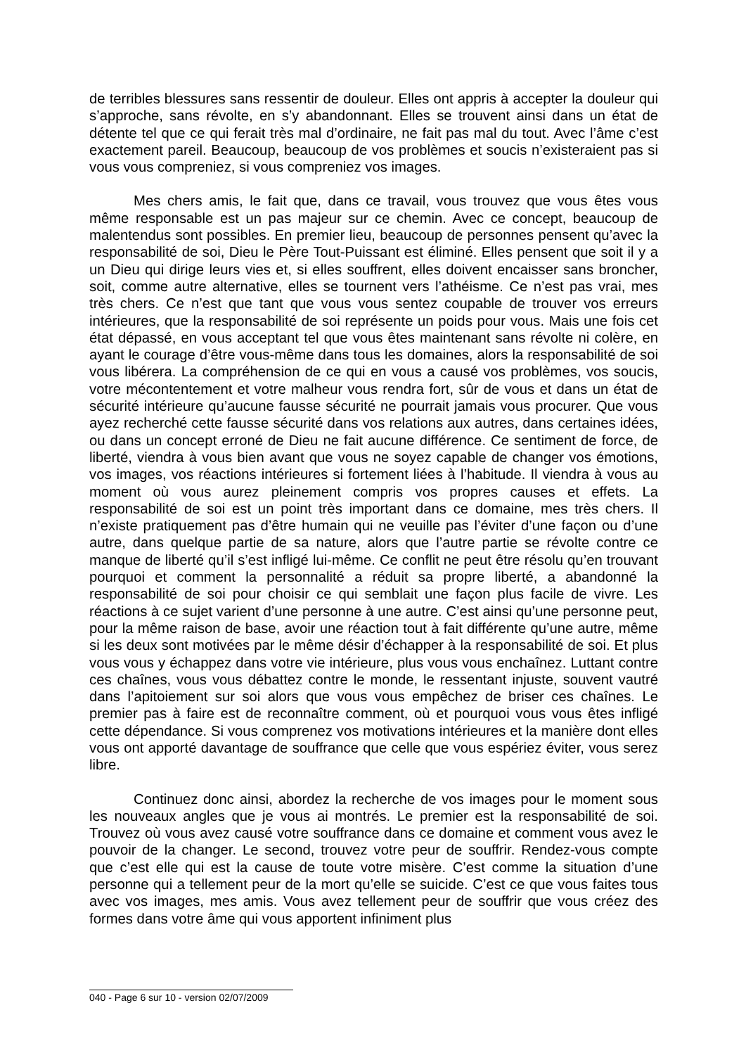de terribles blessures sans ressentir de douleur. Elles ont appris à accepter la douleur qui s’approche, sans révolte, en s’y abandonnant. Elles se trouvent ainsi dans un état de détente tel que ce qui ferait très mal d’ordinaire, ne fait pas mal du tout. Avec l’âme c’est exactement pareil. Beaucoup, beaucoup de vos problèmes et soucis n’existeraient pas si vous vous compreniez, si vous compreniez vos images.
Mes chers amis, le fait que, dans ce travail, vous trouvez que vous êtes vous même responsable est un pas majeur sur ce chemin. Avec ce concept, beaucoup de malentendus sont possibles. En premier lieu, beaucoup de personnes pensent qu’avec la responsabilité de soi, Dieu le Père Tout-Puissant est éliminé. Elles pensent que soit il y a un Dieu qui dirige leurs vies et, si elles souffrent, elles doivent encaisser sans broncher, soit, comme autre alternative, elles se tournent vers l’athéisme. Ce n’est pas vrai, mes très chers. Ce n’est que tant que vous vous sentez coupable de trouver vos erreurs intérieures, que la responsabilité de soi représente un poids pour vous. Mais une fois cet état dépassé, en vous acceptant tel que vous êtes maintenant sans révolte ni colère, en ayant le courage d’être vous-même dans tous les domaines, alors la responsabilité de soi vous libérera. La compréhension de ce qui en vous a causé vos problèmes, vos soucis, votre mécontentement et votre malheur vous rendra fort, sûr de vous et dans un état de sécurité intérieure qu’aucune fausse sécurité ne pourrait jamais vous procurer. Que vous ayez recherché cette fausse sécurité dans vos relations aux autres, dans certaines idées, ou dans un concept erroné de Dieu ne fait aucune différence. Ce sentiment de force, de liberté, viendra à vous bien avant que vous ne soyez capable de changer vos émotions, vos images, vos réactions intérieures si fortement liées à l’habitude. Il viendra à vous au moment où vous aurez pleinement compris vos propres causes et effets. La responsabilité de soi est un point très important dans ce domaine, mes très chers. Il n’existe pratiquement pas d’être humain qui ne veuille pas l’éviter d’une façon ou d’une autre, dans quelque partie de sa nature, alors que l’autre partie se révolte contre ce manque de liberté qu’il s’est infligé lui-même. Ce conflit ne peut être résolu qu’en trouvant pourquoi et comment la personnalité a réduit sa propre liberté, a abandonné la responsabilité de soi pour choisir ce qui semblait une façon plus facile de vivre. Les réactions à ce sujet varient d’une personne à une autre. C’est ainsi qu’une personne peut, pour la même raison de base, avoir une réaction tout à fait différente qu’une autre, même si les deux sont motivées par le même désir d’échapper à la responsabilité de soi. Et plus vous vous y échappez dans votre vie intérieure, plus vous vous enchaînez. Luttant contre ces chaînes, vous vous débattez contre le monde, le ressentant injuste, souvent vautré dans l’apitoiement sur soi alors que vous vous empêchez de briser ces chaînes. Le premier pas à faire est de reconnaître comment, où et pourquoi vous vous êtes infligé cette dépendance. Si vous comprenez vos motivations intérieures et la manière dont elles vous ont apporté davantage de souffrance que celle que vous espériez éviter, vous serez libre.
Continuez donc ainsi, abordez la recherche de vos images pour le moment sous les nouveaux angles que je vous ai montrés. Le premier est la responsabilité de soi. Trouvez où vous avez causé votre souffrance dans ce domaine et comment vous avez le pouvoir de la changer. Le second, trouvez votre peur de souffrir. Rendez-vous compte que c’est elle qui est la cause de toute votre misère. C’est comme la situation d’une personne qui a tellement peur de la mort qu’elle se suicide. C’est ce que vous faites tous avec vos images, mes amis. Vous avez tellement peur de souffrir que vous créez des formes dans votre âme qui vous apportent infiniment plus
040 - Page 6 sur 10 - version 02/07/2009